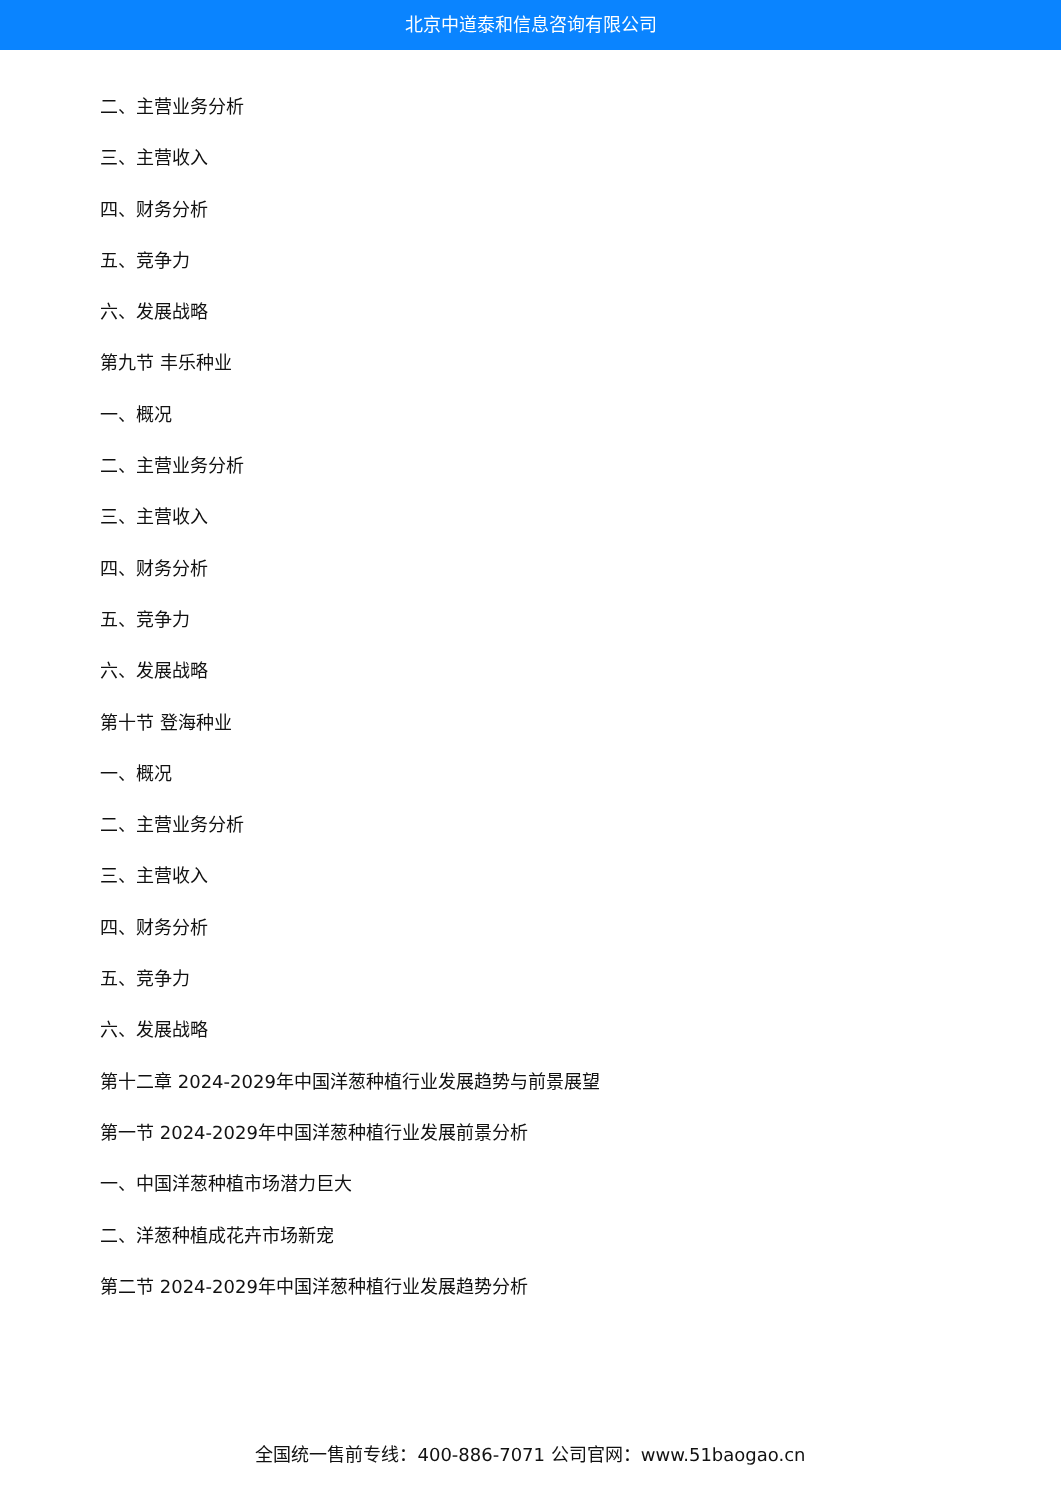北京中道泰和信息咨询有限公司
二、主营业务分析
三、主营收入
四、财务分析
五、竞争力
六、发展战略
第九节 丰乐种业
一、概况
二、主营业务分析
三、主营收入
四、财务分析
五、竞争力
六、发展战略
第十节 登海种业
一、概况
二、主营业务分析
三、主营收入
四、财务分析
五、竞争力
六、发展战略
第十二章 2024-2029年中国洋葱种植行业发展趋势与前景展望
第一节 2024-2029年中国洋葱种植行业发展前景分析
一、中国洋葱种植市场潜力巨大
二、洋葱种植成花卉市场新宠
第二节 2024-2029年中国洋葱种植行业发展趋势分析
全国统一售前专线：400-886-7071 公司官网：www.51baogao.cn